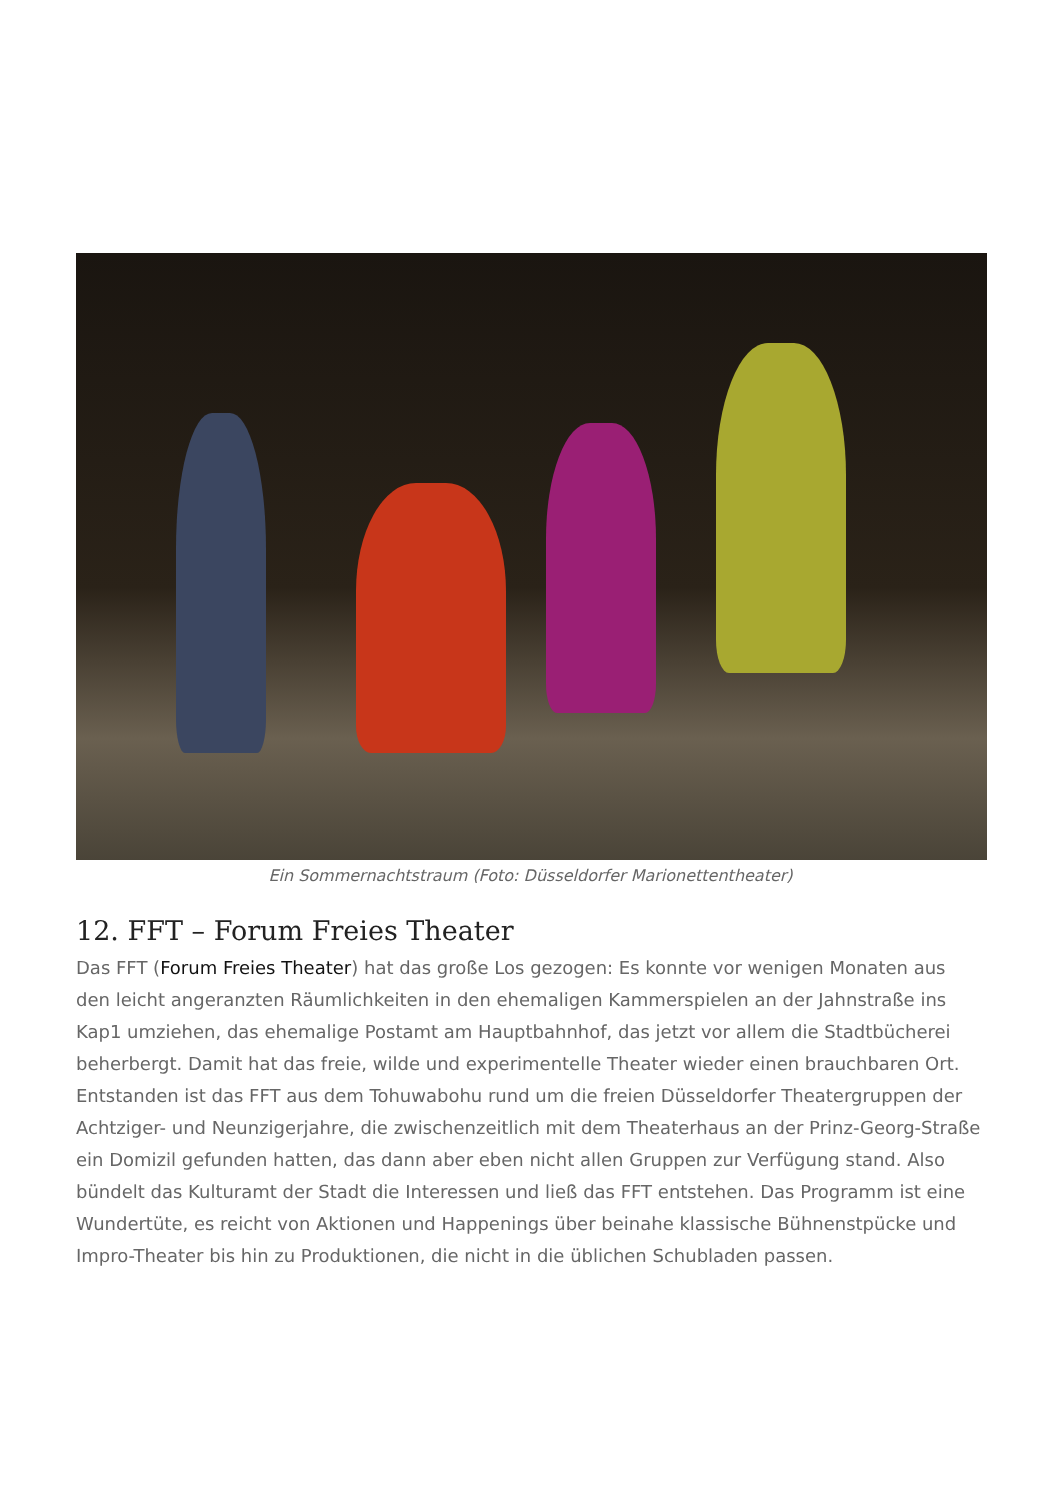Ein Sommernachtstraum (Foto: Düsseldorfer Marionettentheater)
12. FFT – Forum Freies Theater
Das FFT (Forum Freies Theater) hat das große Los gezogen: Es konnte vor wenigen Monaten aus den leicht angeranzten Räumlichkeiten in den ehemaligen Kammerspielen an der Jahnstraße ins Kap1 umziehen, das ehemalige Postamt am Hauptbahnhof, das jetzt vor allem die Stadtbücherei beherbergt. Damit hat das freie, wilde und experimentelle Theater wieder einen brauchbaren Ort. Entstanden ist das FFT aus dem Tohuwabohu rund um die freien Düsseldorfer Theatergruppen der Achtziger- und Neunzigerjahre, die zwischenzeitlich mit dem Theaterhaus an der Prinz-Georg-Straße ein Domizil gefunden hatten, das dann aber eben nicht allen Gruppen zur Verfügung stand. Also bündelt das Kulturamt der Stadt die Interessen und ließ das FFT entstehen. Das Programm ist eine Wundertüte, es reicht von Aktionen und Happenings über beinahe klassische Bühnenstpücke und Impro-Theater bis hin zu Produktionen, die nicht in die üblichen Schubladen passen.